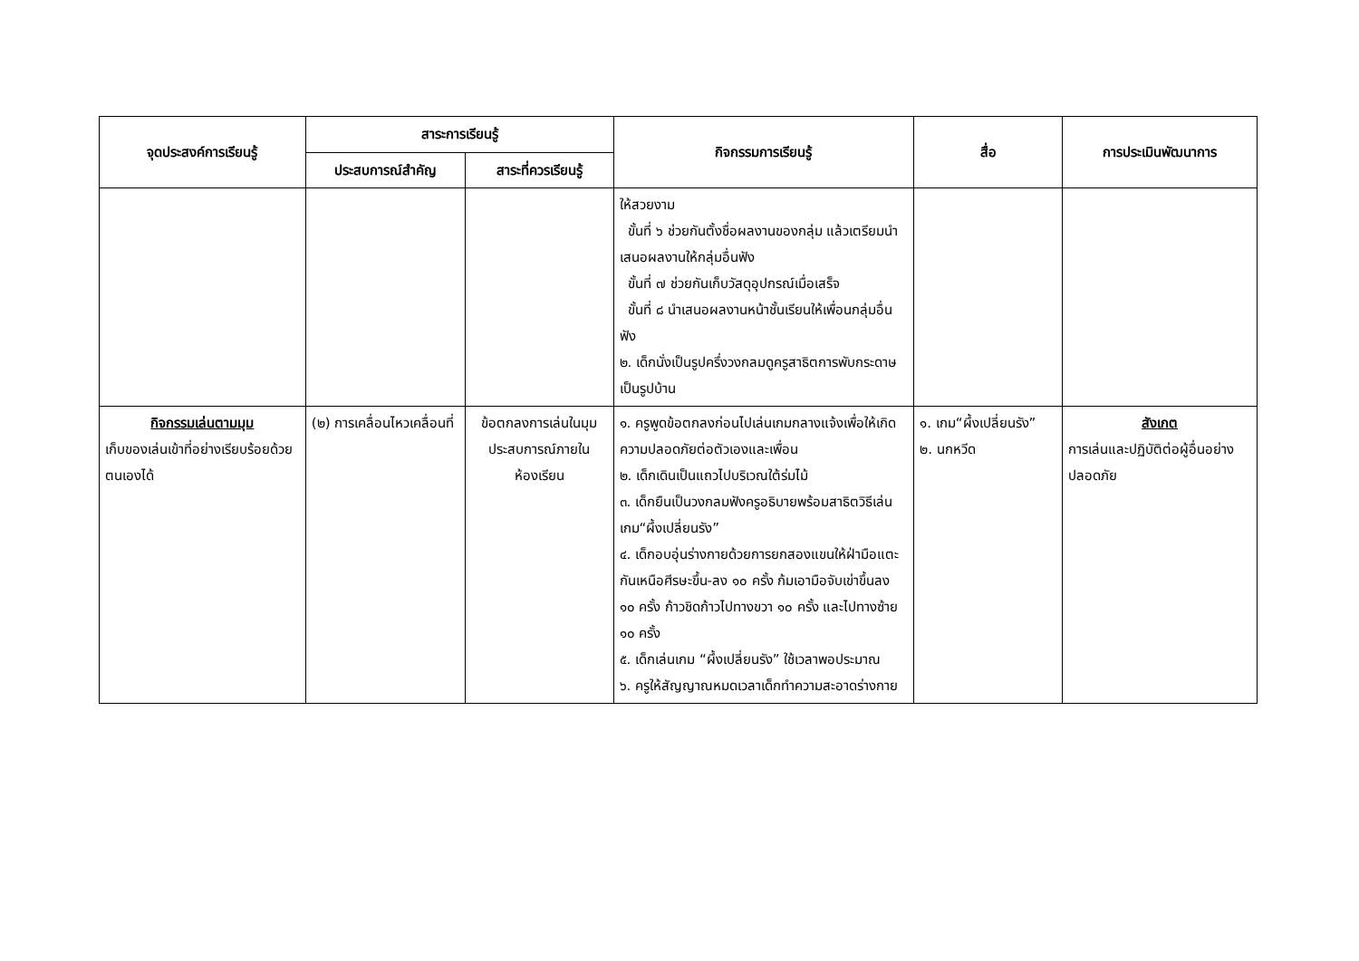| จุดประสงค์การเรียนรู้ | สาระการเรียนรู้ | | กิจกรรมการเรียนรู้ | สื่อ | การประเมินพัฒนาการ |
| --- | --- | --- | --- | --- | --- |
| | ประสบการณ์สำคัญ | สาระที่ควรเรียนรู้ | | | |
| | | | ให้สวยงาม ขั้นที่ ๖ ช่วยกันตั้งชื่อผลงานของกลุ่ม แล้วเตรียมนำเสนอผลงานให้กลุ่มอื่นฟัง ขั้นที่ ๗ ช่วยกันเก็บวัสดุอุปกรณ์เมื่อเสร็จ ขั้นที่ ๘ นำเสนอผลงานหน้าชั้นเรียนให้เพื่อนกลุ่มอื่นฟัง ๒. เด็กนั่งเป็นรูปครึ่งวงกลมดูครูสาธิตการพับกระดาษเป็นรูปบ้าน | | |
| กิจกรรมเล่นตามมุม เก็บของเล่นเข้าที่อย่างเรียบร้อยด้วยตนเองได้ | (๒) การเคลื่อนไหวเคลื่อนที่ | ข้อตกลงการเล่นในมุมประสบการณ์ภายในห้องเรียน | ๑. ครูพูดข้อตกลงก่อนไปเล่นเกมกลางแจ้งเพื่อให้เกิดความปลอดภัยต่อตัวเองและเพื่อน ๒. เด็กเดินเป็นแถวไปบริเวณใต้ร่มไม้ ๓. เด็กยืนเป็นวงกลมฟังครูอธิบายพร้อมสาธิตวิธีเล่นเกม“ผึ้งเปลี่ยนรัง” ๔. เด็กอบอุ่นร่างกายด้วยการยกสองแขนให้ฝ่ามือแตะกันเหนือศีรษะขึ้น-ลง ๑๐ ครั้ง ก้มเอามือจับเข่าขึ้นลง ๑๐ ครั้ง ก้าวชิดก้าวไปทางขวา ๑๐ ครั้ง และไปทางซ้าย ๑๐ ครั้ง ๕. เด็กเล่นเกม “ผึ้งเปลี่ยนรัง” ใช้เวลาพอประมาณ ๖. ครูให้สัญญาณหมดเวลาเด็กทำความสะอาดร่างกาย | ๑. เกม“ผึ้งเปลี่ยนรัง” ๒. นกหวีด | สังเกต การเล่นและปฏิบัติต่อผู้อื่นอย่างปลอดภัย |